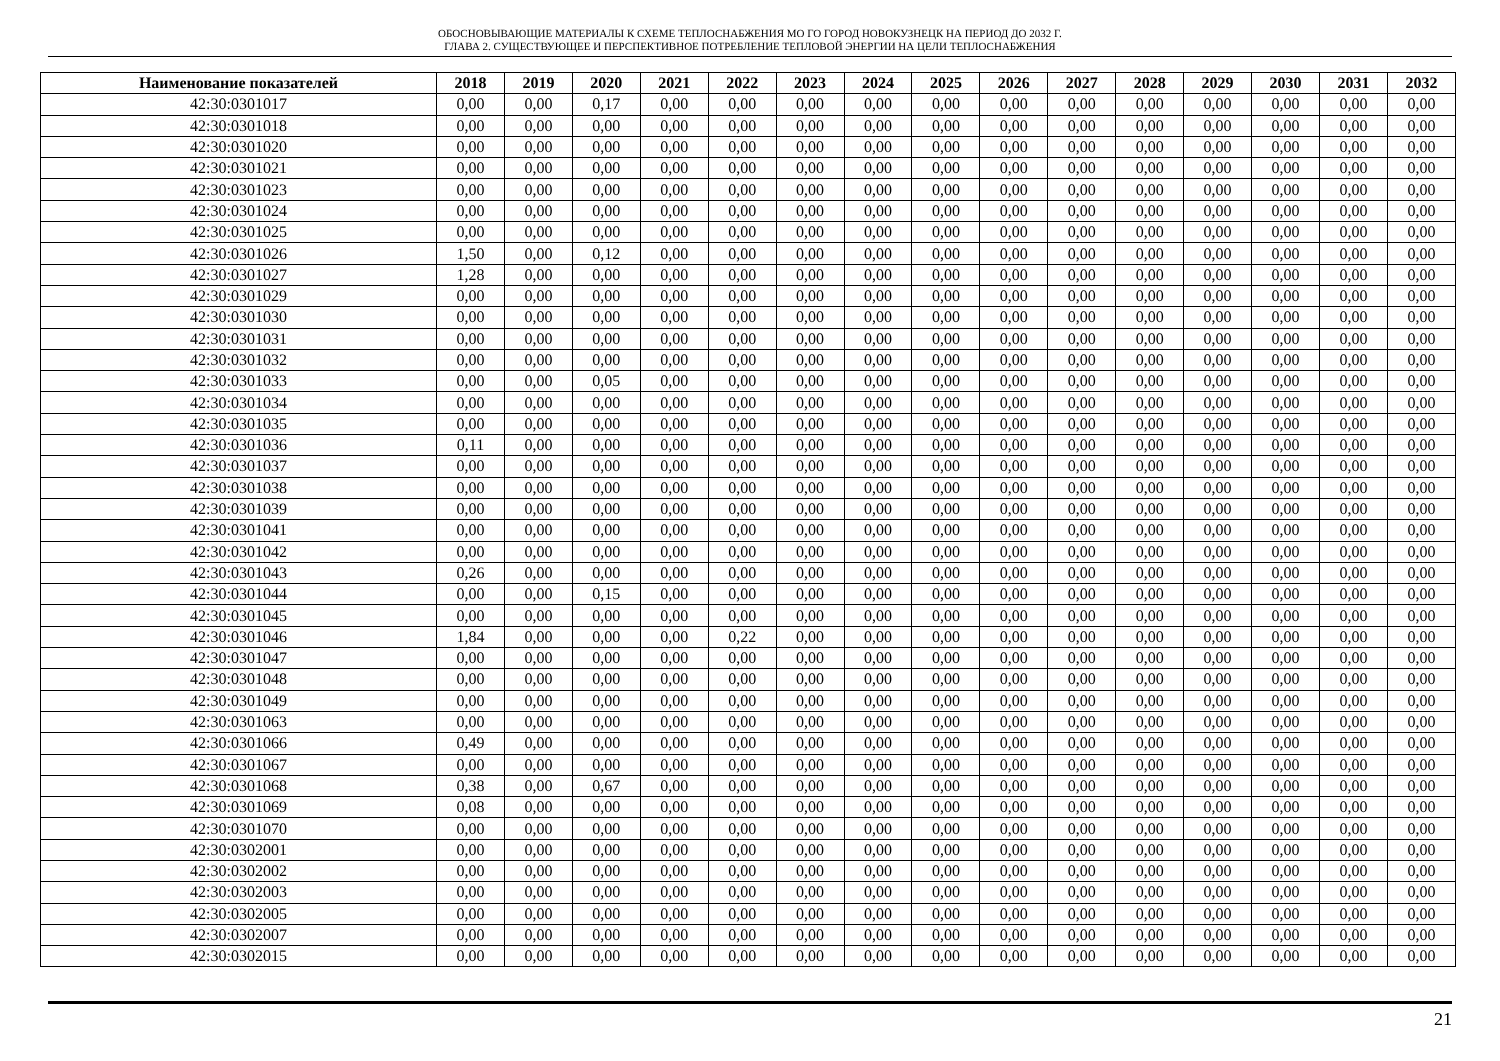ОБОСНОВЫВАЮЩИЕ МАТЕРИАЛЫ К СХЕМЕ ТЕПЛОСНАБЖЕНИЯ МО ГО ГОРОД НОВОКУЗНЕЦК НА ПЕРИОД ДО 2032 Г.
ГЛАВА 2. СУЩЕСТВУЮЩЕЕ И ПЕРСПЕКТИВНОЕ ПОТРЕБЛЕНИЕ ТЕПЛОВОЙ ЭНЕРГИИ НА ЦЕЛИ ТЕПЛОСНАБЖЕНИЯ
| Наименование показателей | 2018 | 2019 | 2020 | 2021 | 2022 | 2023 | 2024 | 2025 | 2026 | 2027 | 2028 | 2029 | 2030 | 2031 | 2032 |
| --- | --- | --- | --- | --- | --- | --- | --- | --- | --- | --- | --- | --- | --- | --- | --- |
| 42:30:0301017 | 0,00 | 0,00 | 0,17 | 0,00 | 0,00 | 0,00 | 0,00 | 0,00 | 0,00 | 0,00 | 0,00 | 0,00 | 0,00 | 0,00 | 0,00 |
| 42:30:0301018 | 0,00 | 0,00 | 0,00 | 0,00 | 0,00 | 0,00 | 0,00 | 0,00 | 0,00 | 0,00 | 0,00 | 0,00 | 0,00 | 0,00 | 0,00 |
| 42:30:0301020 | 0,00 | 0,00 | 0,00 | 0,00 | 0,00 | 0,00 | 0,00 | 0,00 | 0,00 | 0,00 | 0,00 | 0,00 | 0,00 | 0,00 | 0,00 |
| 42:30:0301021 | 0,00 | 0,00 | 0,00 | 0,00 | 0,00 | 0,00 | 0,00 | 0,00 | 0,00 | 0,00 | 0,00 | 0,00 | 0,00 | 0,00 | 0,00 |
| 42:30:0301023 | 0,00 | 0,00 | 0,00 | 0,00 | 0,00 | 0,00 | 0,00 | 0,00 | 0,00 | 0,00 | 0,00 | 0,00 | 0,00 | 0,00 | 0,00 |
| 42:30:0301024 | 0,00 | 0,00 | 0,00 | 0,00 | 0,00 | 0,00 | 0,00 | 0,00 | 0,00 | 0,00 | 0,00 | 0,00 | 0,00 | 0,00 | 0,00 |
| 42:30:0301025 | 0,00 | 0,00 | 0,00 | 0,00 | 0,00 | 0,00 | 0,00 | 0,00 | 0,00 | 0,00 | 0,00 | 0,00 | 0,00 | 0,00 | 0,00 |
| 42:30:0301026 | 1,50 | 0,00 | 0,12 | 0,00 | 0,00 | 0,00 | 0,00 | 0,00 | 0,00 | 0,00 | 0,00 | 0,00 | 0,00 | 0,00 | 0,00 |
| 42:30:0301027 | 1,28 | 0,00 | 0,00 | 0,00 | 0,00 | 0,00 | 0,00 | 0,00 | 0,00 | 0,00 | 0,00 | 0,00 | 0,00 | 0,00 | 0,00 |
| 42:30:0301029 | 0,00 | 0,00 | 0,00 | 0,00 | 0,00 | 0,00 | 0,00 | 0,00 | 0,00 | 0,00 | 0,00 | 0,00 | 0,00 | 0,00 | 0,00 |
| 42:30:0301030 | 0,00 | 0,00 | 0,00 | 0,00 | 0,00 | 0,00 | 0,00 | 0,00 | 0,00 | 0,00 | 0,00 | 0,00 | 0,00 | 0,00 | 0,00 |
| 42:30:0301031 | 0,00 | 0,00 | 0,00 | 0,00 | 0,00 | 0,00 | 0,00 | 0,00 | 0,00 | 0,00 | 0,00 | 0,00 | 0,00 | 0,00 | 0,00 |
| 42:30:0301032 | 0,00 | 0,00 | 0,00 | 0,00 | 0,00 | 0,00 | 0,00 | 0,00 | 0,00 | 0,00 | 0,00 | 0,00 | 0,00 | 0,00 | 0,00 |
| 42:30:0301033 | 0,00 | 0,00 | 0,05 | 0,00 | 0,00 | 0,00 | 0,00 | 0,00 | 0,00 | 0,00 | 0,00 | 0,00 | 0,00 | 0,00 | 0,00 |
| 42:30:0301034 | 0,00 | 0,00 | 0,00 | 0,00 | 0,00 | 0,00 | 0,00 | 0,00 | 0,00 | 0,00 | 0,00 | 0,00 | 0,00 | 0,00 | 0,00 |
| 42:30:0301035 | 0,00 | 0,00 | 0,00 | 0,00 | 0,00 | 0,00 | 0,00 | 0,00 | 0,00 | 0,00 | 0,00 | 0,00 | 0,00 | 0,00 | 0,00 |
| 42:30:0301036 | 0,11 | 0,00 | 0,00 | 0,00 | 0,00 | 0,00 | 0,00 | 0,00 | 0,00 | 0,00 | 0,00 | 0,00 | 0,00 | 0,00 | 0,00 |
| 42:30:0301037 | 0,00 | 0,00 | 0,00 | 0,00 | 0,00 | 0,00 | 0,00 | 0,00 | 0,00 | 0,00 | 0,00 | 0,00 | 0,00 | 0,00 | 0,00 |
| 42:30:0301038 | 0,00 | 0,00 | 0,00 | 0,00 | 0,00 | 0,00 | 0,00 | 0,00 | 0,00 | 0,00 | 0,00 | 0,00 | 0,00 | 0,00 | 0,00 |
| 42:30:0301039 | 0,00 | 0,00 | 0,00 | 0,00 | 0,00 | 0,00 | 0,00 | 0,00 | 0,00 | 0,00 | 0,00 | 0,00 | 0,00 | 0,00 | 0,00 |
| 42:30:0301041 | 0,00 | 0,00 | 0,00 | 0,00 | 0,00 | 0,00 | 0,00 | 0,00 | 0,00 | 0,00 | 0,00 | 0,00 | 0,00 | 0,00 | 0,00 |
| 42:30:0301042 | 0,00 | 0,00 | 0,00 | 0,00 | 0,00 | 0,00 | 0,00 | 0,00 | 0,00 | 0,00 | 0,00 | 0,00 | 0,00 | 0,00 | 0,00 |
| 42:30:0301043 | 0,26 | 0,00 | 0,00 | 0,00 | 0,00 | 0,00 | 0,00 | 0,00 | 0,00 | 0,00 | 0,00 | 0,00 | 0,00 | 0,00 | 0,00 |
| 42:30:0301044 | 0,00 | 0,00 | 0,15 | 0,00 | 0,00 | 0,00 | 0,00 | 0,00 | 0,00 | 0,00 | 0,00 | 0,00 | 0,00 | 0,00 | 0,00 |
| 42:30:0301045 | 0,00 | 0,00 | 0,00 | 0,00 | 0,00 | 0,00 | 0,00 | 0,00 | 0,00 | 0,00 | 0,00 | 0,00 | 0,00 | 0,00 | 0,00 |
| 42:30:0301046 | 1,84 | 0,00 | 0,00 | 0,00 | 0,22 | 0,00 | 0,00 | 0,00 | 0,00 | 0,00 | 0,00 | 0,00 | 0,00 | 0,00 | 0,00 |
| 42:30:0301047 | 0,00 | 0,00 | 0,00 | 0,00 | 0,00 | 0,00 | 0,00 | 0,00 | 0,00 | 0,00 | 0,00 | 0,00 | 0,00 | 0,00 | 0,00 |
| 42:30:0301048 | 0,00 | 0,00 | 0,00 | 0,00 | 0,00 | 0,00 | 0,00 | 0,00 | 0,00 | 0,00 | 0,00 | 0,00 | 0,00 | 0,00 | 0,00 |
| 42:30:0301049 | 0,00 | 0,00 | 0,00 | 0,00 | 0,00 | 0,00 | 0,00 | 0,00 | 0,00 | 0,00 | 0,00 | 0,00 | 0,00 | 0,00 | 0,00 |
| 42:30:0301063 | 0,00 | 0,00 | 0,00 | 0,00 | 0,00 | 0,00 | 0,00 | 0,00 | 0,00 | 0,00 | 0,00 | 0,00 | 0,00 | 0,00 | 0,00 |
| 42:30:0301066 | 0,49 | 0,00 | 0,00 | 0,00 | 0,00 | 0,00 | 0,00 | 0,00 | 0,00 | 0,00 | 0,00 | 0,00 | 0,00 | 0,00 | 0,00 |
| 42:30:0301067 | 0,00 | 0,00 | 0,00 | 0,00 | 0,00 | 0,00 | 0,00 | 0,00 | 0,00 | 0,00 | 0,00 | 0,00 | 0,00 | 0,00 | 0,00 |
| 42:30:0301068 | 0,38 | 0,00 | 0,67 | 0,00 | 0,00 | 0,00 | 0,00 | 0,00 | 0,00 | 0,00 | 0,00 | 0,00 | 0,00 | 0,00 | 0,00 |
| 42:30:0301069 | 0,08 | 0,00 | 0,00 | 0,00 | 0,00 | 0,00 | 0,00 | 0,00 | 0,00 | 0,00 | 0,00 | 0,00 | 0,00 | 0,00 | 0,00 |
| 42:30:0301070 | 0,00 | 0,00 | 0,00 | 0,00 | 0,00 | 0,00 | 0,00 | 0,00 | 0,00 | 0,00 | 0,00 | 0,00 | 0,00 | 0,00 | 0,00 |
| 42:30:0302001 | 0,00 | 0,00 | 0,00 | 0,00 | 0,00 | 0,00 | 0,00 | 0,00 | 0,00 | 0,00 | 0,00 | 0,00 | 0,00 | 0,00 | 0,00 |
| 42:30:0302002 | 0,00 | 0,00 | 0,00 | 0,00 | 0,00 | 0,00 | 0,00 | 0,00 | 0,00 | 0,00 | 0,00 | 0,00 | 0,00 | 0,00 | 0,00 |
| 42:30:0302003 | 0,00 | 0,00 | 0,00 | 0,00 | 0,00 | 0,00 | 0,00 | 0,00 | 0,00 | 0,00 | 0,00 | 0,00 | 0,00 | 0,00 | 0,00 |
| 42:30:0302005 | 0,00 | 0,00 | 0,00 | 0,00 | 0,00 | 0,00 | 0,00 | 0,00 | 0,00 | 0,00 | 0,00 | 0,00 | 0,00 | 0,00 | 0,00 |
| 42:30:0302007 | 0,00 | 0,00 | 0,00 | 0,00 | 0,00 | 0,00 | 0,00 | 0,00 | 0,00 | 0,00 | 0,00 | 0,00 | 0,00 | 0,00 | 0,00 |
| 42:30:0302015 | 0,00 | 0,00 | 0,00 | 0,00 | 0,00 | 0,00 | 0,00 | 0,00 | 0,00 | 0,00 | 0,00 | 0,00 | 0,00 | 0,00 | 0,00 |
21